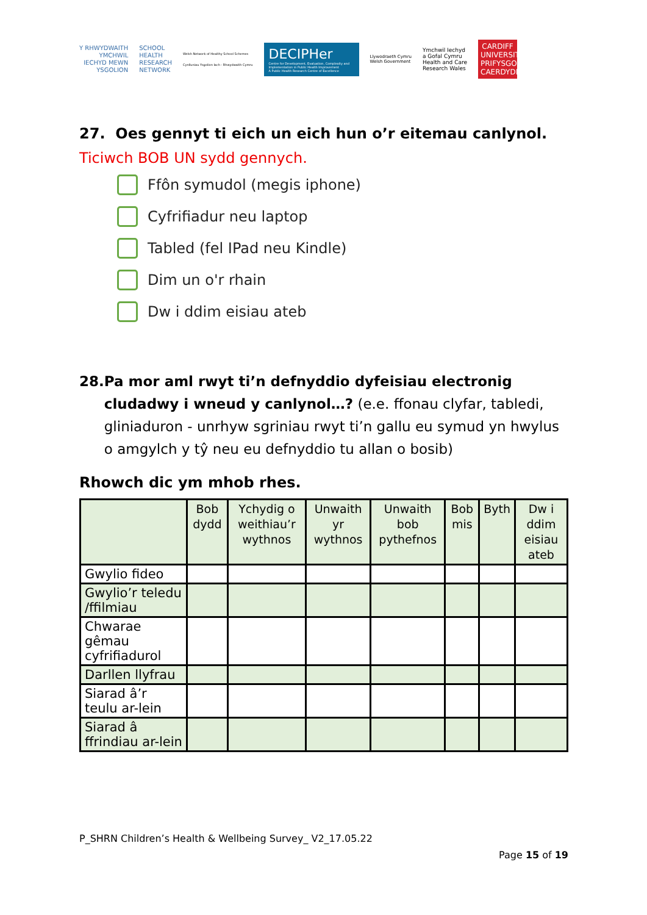Y RHWYDWAITH
YMCHWIL
IECHYD MEWN
YSGOLION
SCHOOL
HEALTH
RESEARCH
NETWORK
Welsh Network of Healthy School Schemes
Cynlluniau Ysgolion Iach - Rhwydwaith Cymru
DECIPHer
Centre for Development, Evaluation, Complexity and Implementation in Public Health Improvement
A Public Health Research Centre of Excellence
Llywodraeth Cymru
Welsh Government
Ymchwil Iechyd
a Gofal Cymru
Health and Care
Research Wales
CARDIFF UNIVERSITY
PRIFYSGOL CAERDYDD
27. Oes gennyt ti eich un eich hun o’r eitemau canlynol.
Ticiwch BOB UN sydd gennych.
Ffôn symudol (megis iphone)
Cyfrifiadur neu laptop
Tabled (fel IPad neu Kindle)
Dim un o'r rhain
Dw i ddim eisiau ateb
28. Pa mor aml rwyt ti’n defnyddio dyfeisiau electronig cludadwy i wneud y canlynol…? (e.e. ffonau clyfar, tabledi, gliniaduron - unrhyw sgriniau rwyt ti’n gallu eu symud yn hwylus o amgylch y tŷ neu eu defnyddio tu allan o bosib)
Rhowch dic ym mhob rhes.
| | Bob dydd | Ychydig o weithiau’r wythnos | Unwaith yr wythnos | Unwaith bob pythefnos | Bob mis | Byth | Dw i ddim eisiau ateb |
| --- | --- | --- | --- | --- | --- | --- | --- |
| Gwylio fideo | | | | | | | |
| Gwylio’r teledu /ffilmiau | | | | | | | |
| Chwarae gêmau cyfrifiadurol | | | | | | | |
| Darllen llyfrau | | | | | | | |
| Siarad â’r teulu ar-lein | | | | | | | |
| Siarad â ffrindiau ar-lein | | | | | | | |
P_SHRN Children’s Health & Wellbeing Survey_ V2_17.05.22
Page 15 of 19